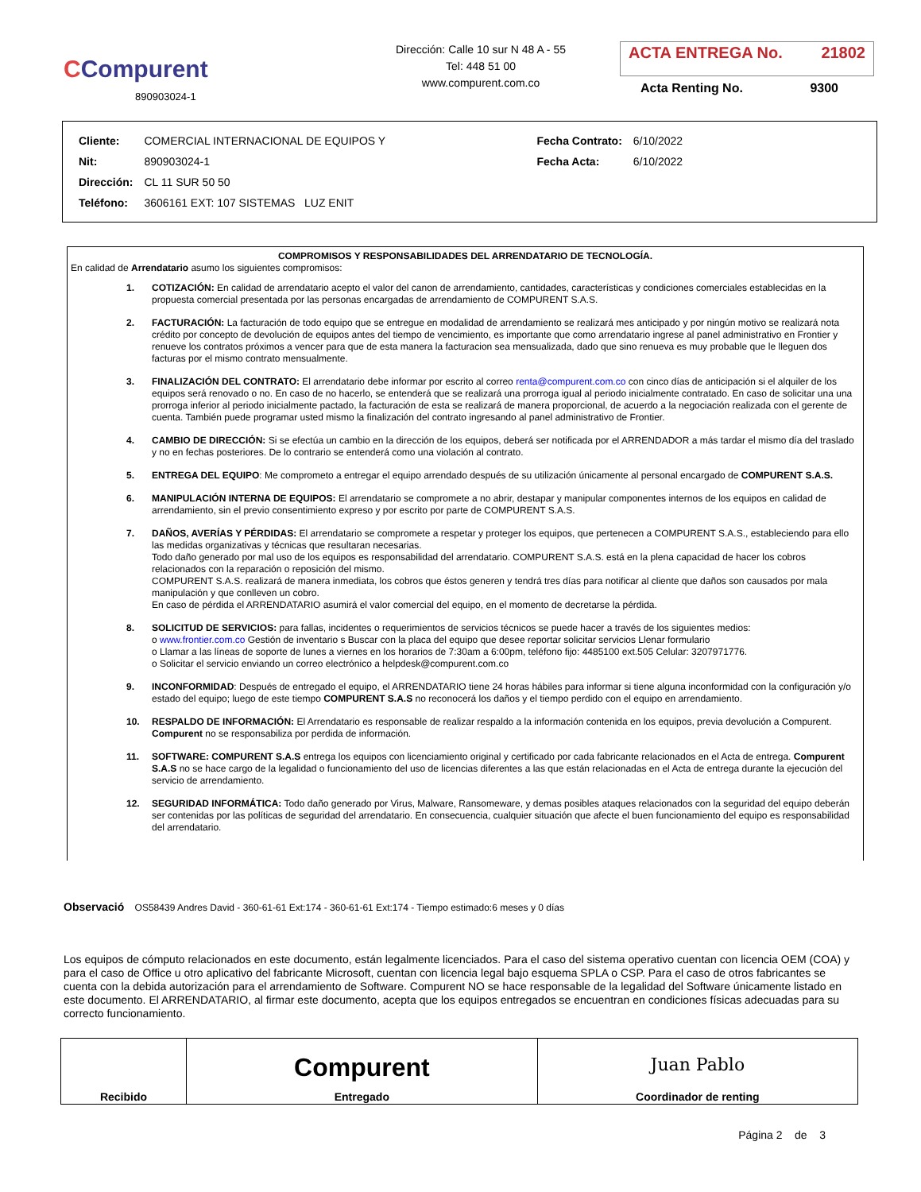CCompurent
890903024-1
Dirección: Calle 10 sur N 48 A - 55
Tel: 448 51 00
www.compurent.com.co
ACTA ENTREGA No. 21802
Acta Renting No. 9300
| Cliente: | COMERCIAL INTERNACIONAL DE EQUIPOS Y | Fecha Contrato: | 6/10/2022 |
| Nit: | 890903024-1 | Fecha Acta: | 6/10/2022 |
| Dirección: | CL 11 SUR 50 50 | | |
| Teléfono: | 3606161 EXT: 107 SISTEMAS LUZ ENIT | | |
COMPROMISOS Y RESPONSABILIDADES DEL ARRENDATARIO DE TECNOLOGÍA.
En calidad de Arrendatario asumo los siguientes compromisos:
1. COTIZACIÓN: En calidad de arrendatario acepto el valor del canon de arrendamiento, cantidades, características y condiciones comerciales establecidas en la propuesta comercial presentada por las personas encargadas de arrendamiento de COMPURENT S.A.S.
2. FACTURACIÓN: La facturación de todo equipo que se entregue en modalidad de arrendamiento se realizará mes anticipado y por ningún motivo se realizará nota crédito por concepto de devolución de equipos antes del tiempo de vencimiento, es importante que como arrendatario ingrese al panel administrativo en Frontier y renueve los contratos próximos a vencer para que de esta manera la facturacion sea mensualizada, dado que sino renueva es muy probable que le lleguen dos facturas por el mismo contrato mensualmente.
3. FINALIZACIÓN DEL CONTRATO: El arrendatario debe informar por escrito al correo renta@compurent.com.co con cinco días de anticipación si el alquiler de los equipos será renovado o no. En caso de no hacerlo, se entenderá que se realizará una prorroga igual al periodo inicialmente contratado. En caso de solicitar una una prorroga inferior al periodo inicialmente pactado, la facturación de esta se realizará de manera proporcional, de acuerdo a la negociación realizada con el gerente de cuenta. También puede programar usted mismo la finalización del contrato ingresando al panel administrativo de Frontier.
4. CAMBIO DE DIRECCIÓN: Si se efectúa un cambio en la dirección de los equipos, deberá ser notificada por el ARRENDADOR a más tardar el mismo día del traslado y no en fechas posteriores. De lo contrario se entenderá como una violación al contrato.
5. ENTREGA DEL EQUIPO: Me comprometo a entregar el equipo arrendado después de su utilización únicamente al personal encargado de COMPURENT S.A.S.
6. MANIPULACIÓN INTERNA DE EQUIPOS: El arrendatario se compromete a no abrir, destapar y manipular componentes internos de los equipos en calidad de arrendamiento, sin el previo consentimiento expreso y por escrito por parte de COMPURENT S.A.S.
7. DAÑOS, AVERÍAS Y PÉRDIDAS: El arrendatario se compromete a respetar y proteger los equipos, que pertenecen a COMPURENT S.A.S., estableciendo para ello las medidas organizativas y técnicas que resultaran necesarias.
Todo daño generado por mal uso de los equipos es responsabilidad del arrendatario. COMPURENT S.A.S. está en la plena capacidad de hacer los cobros relacionados con la reparación o reposición del mismo.
COMPURENT S.A.S. realizará de manera inmediata, los cobros que éstos generen y tendrá tres días para notificar al cliente que daños son causados por mala manipulación y que conlleven un cobro.
En caso de pérdida el ARRENDATARIO asumirá el valor comercial del equipo, en el momento de decretarse la pérdida.
8. SOLICITUD DE SERVICIOS: para fallas, incidentes o requerimientos de servicios técnicos se puede hacer a través de los siguientes medios:
o www.frontier.com.co Gestión de inventario s Buscar con la placa del equipo que desee reportar solicitar servicios Llenar formulario
o Llamar a las líneas de soporte de lunes a viernes en los horarios de 7:30am a 6:00pm, teléfono fijo: 4485100 ext.505 Celular: 3207971776.
o Solicitar el servicio enviando un correo electrónico a helpdesk@compurent.com.co
9. INCONFORMIDAD: Después de entregado el equipo, el ARRENDATARIO tiene 24 horas hábiles para informar si tiene alguna inconformidad con la configuración y/o estado del equipo; luego de este tiempo COMPURENT S.A.S no reconocerá los daños y el tiempo perdido con el equipo en arrendamiento.
10. RESPALDO DE INFORMACIÓN: El Arrendatario es responsable de realizar respaldo a la información contenida en los equipos, previa devolución a Compurent. Compurent no se responsabiliza por perdida de información.
11. SOFTWARE: COMPURENT S.A.S entrega los equipos con licenciamiento original y certificado por cada fabricante relacionados en el Acta de entrega. Compurent S.A.S no se hace cargo de la legalidad o funcionamiento del uso de licencias diferentes a las que están relacionadas en el Acta de entrega durante la ejecución del servicio de arrendamiento.
12. SEGURIDAD INFORMÁTICA: Todo daño generado por Virus, Malware, Ransomeware, y demas posibles ataques relacionados con la seguridad del equipo deberán ser contenidas por las políticas de seguridad del arrendatario. En consecuencia, cualquier situación que afecte el buen funcionamiento del equipo es responsabilidad del arrendatario.
Observació OS58439 Andres David - 360-61-61 Ext:174 - 360-61-61 Ext:174 - Tiempo estimado:6 meses y 0 días
Los equipos de cómputo relacionados en este documento, están legalmente licenciados. Para el caso del sistema operativo cuentan con licencia OEM (COA) y para el caso de Office u otro aplicativo del fabricante Microsoft, cuentan con licencia legal bajo esquema SPLA o CSP. Para el caso de otros fabricantes se cuenta con la debida autorización para el arrendamiento de Software. Compurent NO se hace responsable de la legalidad del Software únicamente listado en este documento. El ARRENDATARIO, al firmar este documento, acepta que los equipos entregados se encuentran en condiciones físicas adecuadas para su correcto funcionamiento.
| Recibido | Compurent Entregado | Juan Pablo Coordinador de renting |
Página 2 de 3